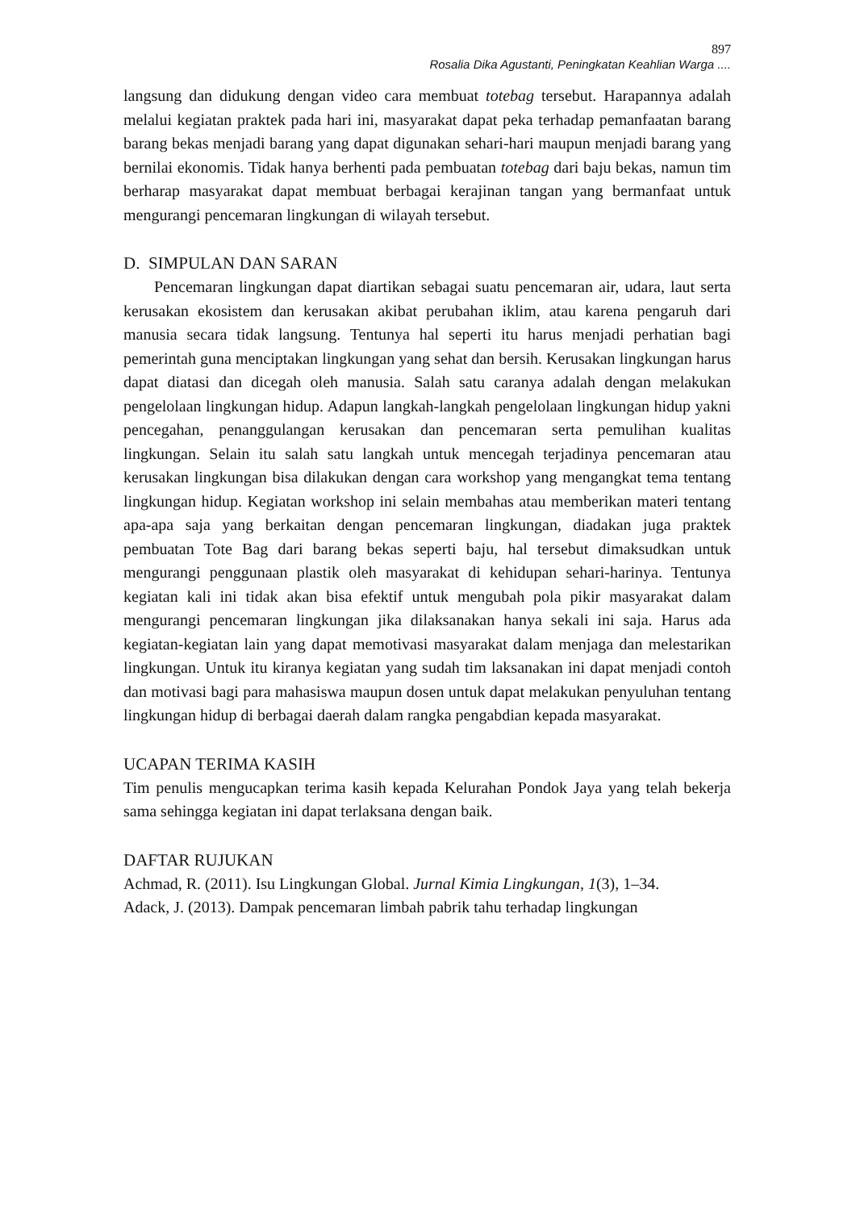897
Rosalia Dika Agustanti, Peningkatan Keahlian Warga ....
langsung dan didukung dengan video cara membuat totebag tersebut. Harapannya adalah melalui kegiatan praktek pada hari ini, masyarakat dapat peka terhadap pemanfaatan barang barang bekas menjadi barang yang dapat digunakan sehari-hari maupun menjadi barang yang bernilai ekonomis. Tidak hanya berhenti pada pembuatan totebag dari baju bekas, namun tim berharap masyarakat dapat membuat berbagai kerajinan tangan yang bermanfaat untuk mengurangi pencemaran lingkungan di wilayah tersebut.
D. SIMPULAN DAN SARAN
Pencemaran lingkungan dapat diartikan sebagai suatu pencemaran air, udara, laut serta kerusakan ekosistem dan kerusakan akibat perubahan iklim, atau karena pengaruh dari manusia secara tidak langsung. Tentunya hal seperti itu harus menjadi perhatian bagi pemerintah guna menciptakan lingkungan yang sehat dan bersih. Kerusakan lingkungan harus dapat diatasi dan dicegah oleh manusia. Salah satu caranya adalah dengan melakukan pengelolaan lingkungan hidup. Adapun langkah-langkah pengelolaan lingkungan hidup yakni pencegahan, penanggulangan kerusakan dan pencemaran serta pemulihan kualitas lingkungan. Selain itu salah satu langkah untuk mencegah terjadinya pencemaran atau kerusakan lingkungan bisa dilakukan dengan cara workshop yang mengangkat tema tentang lingkungan hidup. Kegiatan workshop ini selain membahas atau memberikan materi tentang apa-apa saja yang berkaitan dengan pencemaran lingkungan, diadakan juga praktek pembuatan Tote Bag dari barang bekas seperti baju, hal tersebut dimaksudkan untuk mengurangi penggunaan plastik oleh masyarakat di kehidupan sehari-harinya. Tentunya kegiatan kali ini tidak akan bisa efektif untuk mengubah pola pikir masyarakat dalam mengurangi pencemaran lingkungan jika dilaksanakan hanya sekali ini saja. Harus ada kegiatan-kegiatan lain yang dapat memotivasi masyarakat dalam menjaga dan melestarikan lingkungan. Untuk itu kiranya kegiatan yang sudah tim laksanakan ini dapat menjadi contoh dan motivasi bagi para mahasiswa maupun dosen untuk dapat melakukan penyuluhan tentang lingkungan hidup di berbagai daerah dalam rangka pengabdian kepada masyarakat.
UCAPAN TERIMA KASIH
Tim penulis mengucapkan terima kasih kepada Kelurahan Pondok Jaya yang telah bekerja sama sehingga kegiatan ini dapat terlaksana dengan baik.
DAFTAR RUJUKAN
Achmad, R. (2011). Isu Lingkungan Global. Jurnal Kimia Lingkungan, 1(3), 1–34.
Adack, J. (2013). Dampak pencemaran limbah pabrik tahu terhadap lingkungan